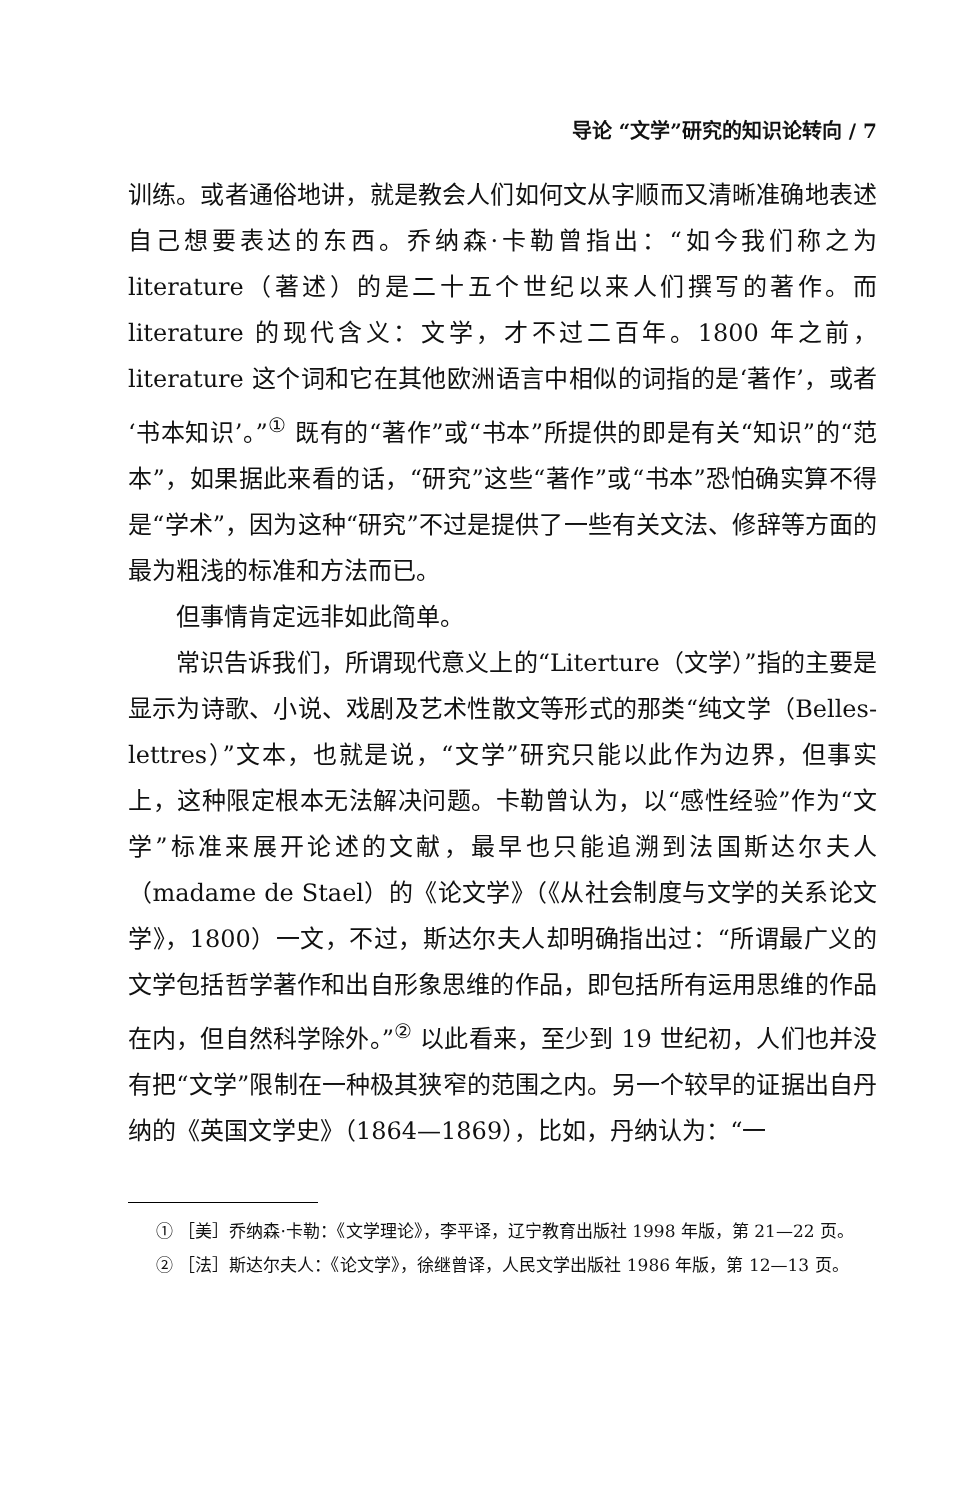导论 “文学”研究的知识论转向 / 7
训练。或者通俗地讲，就是教会人们如何文从字顺而又清晰准确地表述自己想要表达的东西。乔纳森·卡勒曾指出：“如今我们称之为 literature（著述）的是二十五个世纪以来人们撰写的著作。而 literature 的现代含义：文学，才不过二百年。1800 年之前，literature 这个词和它在其他欧洲语言中相似的词指的是‘著作’，或者‘书本知识’。”<sup>①</sup> 既有的“著作”或“书本”所提供的即是有关“知识”的“范本”，如果据此来看的话，“研究”这些“著作”或“书本”恐怕确实算不得是“学术”，因为这种“研究”不过是提供了一些有关文法、修辞等方面的最为粗浅的标准和方法而已。
但事情肯定远非如此简单。
常识告诉我们，所谓现代意义上的“Literture（文学）”指的主要是显示为诗歌、小说、戏剧及艺术性散文等形式的那类“纯文学（Belles-lettres）”文本，也就是说，“文学”研究只能以此作为边界，但事实上，这种限定根本无法解决问题。卡勒曾认为，以“感性经验”作为“文学”标准来展开论述的文献，最早也只能追溯到法国斯达尔夫人（madame de Stael）的《论文学》（《从社会制度与文学的关系论文学》，1800）一文，不过，斯达尔夫人却明确指出过：“所谓最广义的文学包括哲学著作和出自形象思维的作品，即包括所有运用思维的作品在内，但自然科学除外。”<sup>②</sup> 以此看来，至少到 19 世纪初，人们也并没有把“文学”限制在一种极其狭窄的范围之内。另一个较早的证据出自丹纳的《英国文学史》（1864—1869），比如，丹纳认为：“一
① ［美］乔纳森·卡勒：《文学理论》，李平译，辽宁教育出版社 1998 年版，第 21—22 页。
② ［法］斯达尔夫人：《论文学》，徐继曾译，人民文学出版社 1986 年版，第 12—13 页。